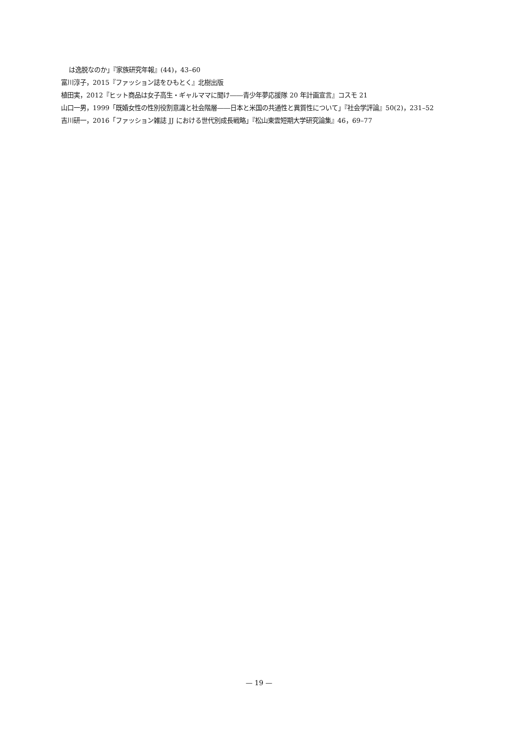は逸脱なのか」『家族研究年報』(44)，43–60
富川淳子，2015『ファッション誌をひもとく』北樹出版
植田実，2012『ヒット商品は女子高生・ギャルママに聞け――青少年夢応援隊 20 年計画宣言』コスモ 21
山口一男，1999「既婚女性の性別役割意識と社会階層――日本と米国の共通性と異質性について」『社会学評論』50(2)，231–52
吉川研一，2016「ファッション雑誌 JJ における世代別成長戦略」『松山東雲短期大学研究論集』46，69–77
— 19 —